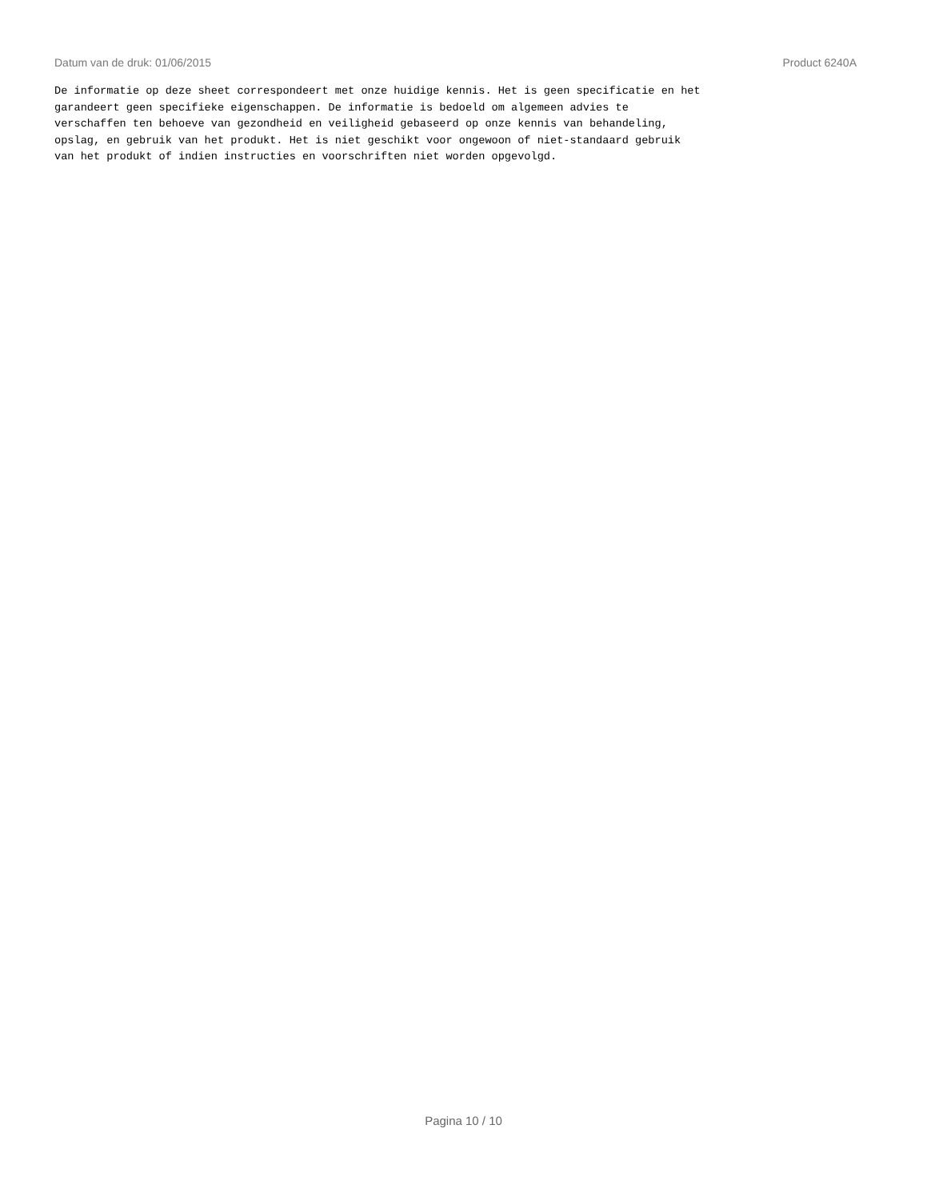Datum van de druk: 01/06/2015 Product 6240A
De informatie op deze sheet correspondeert met onze huidige kennis. Het is geen specificatie en het garandeert geen specifieke eigenschappen. De informatie is bedoeld om algemeen advies te verschaffen ten behoeve van gezondheid en veiligheid gebaseerd op onze kennis van behandeling, opslag, en gebruik van het produkt. Het is niet geschikt voor ongewoon of niet-standaard gebruik van het produkt of indien instructies en voorschriften niet worden opgevolgd.
Pagina 10 / 10